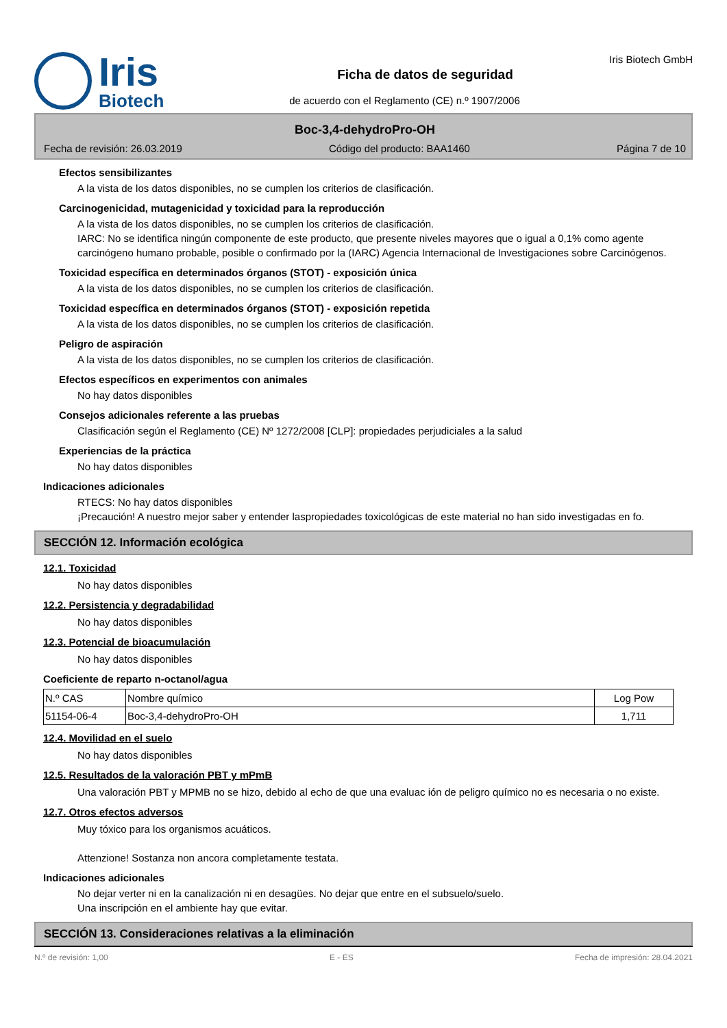Iris
Biotech
Ficha de datos de seguridad
de acuerdo con el Reglamento (CE) n.º 1907/2006
Iris Biotech GmbH
Boc-3,4-dehydroPro-OH
Fecha de revisión: 26.03.2019 Código del producto: BAA1460 Página 7 de 10
Efectos sensibilizantes
A la vista de los datos disponibles, no se cumplen los criterios de clasificación.
Carcinogenicidad, mutagenicidad y toxicidad para la reproducción
A la vista de los datos disponibles, no se cumplen los criterios de clasificación.
IARC: No se identifica ningún componente de este producto, que presente niveles mayores que o igual a 0,1% como agente carcinógeno humano probable, posible o confirmado por la (IARC) Agencia Internacional de Investigaciones sobre Carcinógenos.
Toxicidad específica en determinados órganos (STOT) - exposición única
A la vista de los datos disponibles, no se cumplen los criterios de clasificación.
Toxicidad específica en determinados órganos (STOT) - exposición repetida
A la vista de los datos disponibles, no se cumplen los criterios de clasificación.
Peligro de aspiración
A la vista de los datos disponibles, no se cumplen los criterios de clasificación.
Efectos específicos en experimentos con animales
No hay datos disponibles
Consejos adicionales referente a las pruebas
Clasificación según el Reglamento (CE) Nº 1272/2008 [CLP]: propiedades perjudiciales a la salud
Experiencias de la práctica
No hay datos disponibles
Indicaciones adicionales
RTECS: No hay datos disponibles
¡Precaución! A nuestro mejor saber y entender laspropiedades toxicológicas de este material no han sido investigadas en fo.
SECCIÓN 12. Información ecológica
12.1. Toxicidad
No hay datos disponibles
12.2. Persistencia y degradabilidad
No hay datos disponibles
12.3. Potencial de bioacumulación
No hay datos disponibles
Coeficiente de reparto n-octanol/agua
| N.º CAS | Nombre químico | Log Pow |
| --- | --- | --- |
| 51154-06-4 | Boc-3,4-dehydroPro-OH | 1,711 |
12.4. Movilidad en el suelo
No hay datos disponibles
12.5. Resultados de la valoración PBT y mPmB
Una valoración PBT y MPMB no se hizo, debido al echo de que una evaluac ión de peligro químico no es necesaria o no existe.
12.7. Otros efectos adversos
Muy tóxico para los organismos acuáticos.
Attenzione! Sostanza non ancora completamente testata.
Indicaciones adicionales
No dejar verter ni en la canalización ni en desagües. No dejar que entre en el subsuelo/suelo.
Una inscripción en el ambiente hay que evitar.
SECCIÓN 13. Consideraciones relativas a la eliminación
N.º de revisión: 1,00 E - ES Fecha de impresión: 28.04.2021